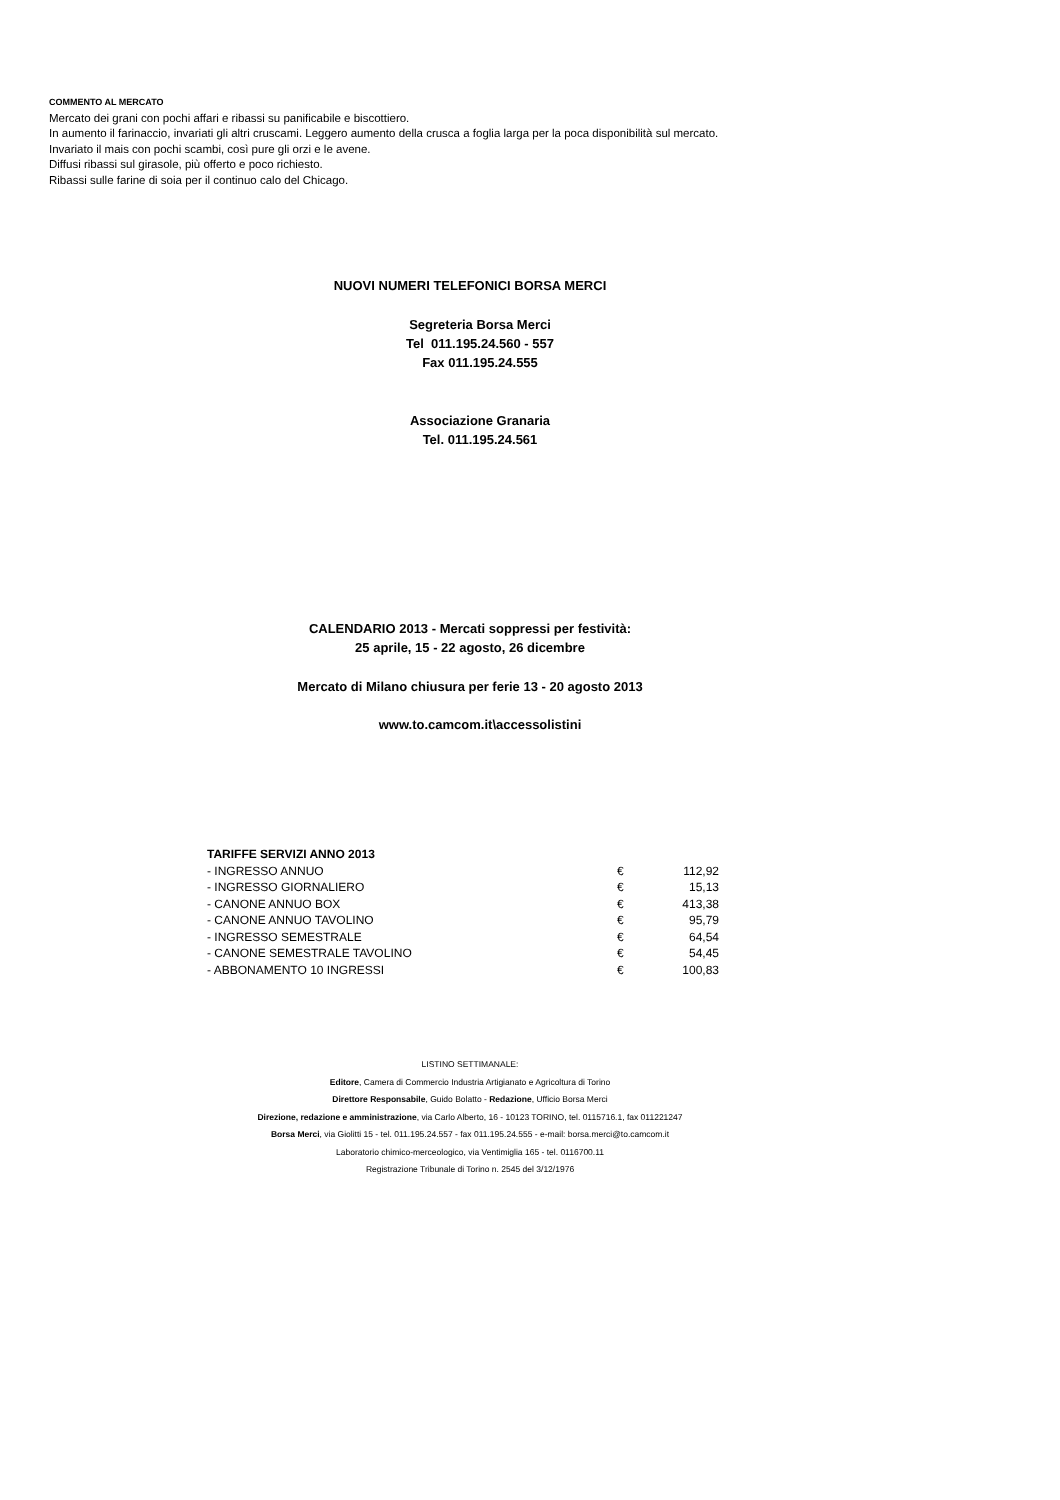COMMENTO AL MERCATO
Mercato dei grani con pochi affari e ribassi su panificabile e biscottiero.
In aumento il farinaccio, invariati gli altri cruscami. Leggero aumento della crusca a foglia larga per la poca disponibilità sul mercato.
Invariato il mais con pochi scambi, così pure gli orzi e le avene.
Diffusi ribassi sul girasole, più offerto e poco richiesto.
Ribassi sulle farine di soia per il continuo calo del Chicago.
NUOVI NUMERI TELEFONICI BORSA MERCI
Segreteria Borsa Merci
Tel 011.195.24.560 - 557
Fax 011.195.24.555
Associazione Granaria
Tel. 011.195.24.561
CALENDARIO 2013 - Mercati soppressi per festività:
25 aprile, 15 - 22 agosto, 26 dicembre
Mercato di Milano chiusura per ferie 13 - 20 agosto 2013
www.to.camcom.it\accessolistini
| TARIFFE SERVIZI ANNO 2013 | | |
| - INGRESSO ANNUO | € | 112,92 |
| - INGRESSO GIORNALIERO | € | 15,13 |
| - CANONE ANNUO BOX | € | 413,38 |
| - CANONE ANNUO TAVOLINO | € | 95,79 |
| - INGRESSO SEMESTRALE | € | 64,54 |
| - CANONE SEMESTRALE TAVOLINO | € | 54,45 |
| - ABBONAMENTO 10 INGRESSI | € | 100,83 |
LISTINO SETTIMANALE:
Editore, Camera di Commercio Industria Artigianato e Agricoltura di Torino
Direttore Responsabile, Guido Bolatto - Redazione, Ufficio Borsa Merci
Direzione, redazione e amministrazione, via Carlo Alberto, 16 - 10123 TORINO, tel. 0115716.1, fax 011221247
Borsa Merci, via Giolitti 15 - tel. 011.195.24.557 - fax 011.195.24.555 - e-mail: borsa.merci@to.camcom.it
Laboratorio chimico-merceologico, via Ventimiglia 165 - tel. 0116700.11
Registrazione Tribunale di Torino n. 2545 del 3/12/1976